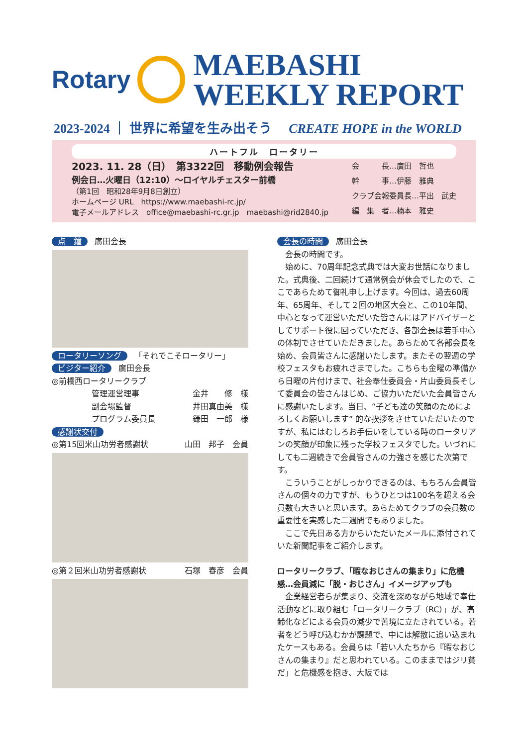Rotary
MAEBASHI
WEEKLY REPORT
2023-2024 ｜ 世界に希望を生み出そう CREATE HOPE in the WORLD
ハートフル　ロータリー
2023. 11. 28（日）　第3322回　移動例会報告
例会日…火曜日（12:10）～ロイヤルチェスター前橋
（第1回　昭和28年9月8日創立）
ホームページ URL　https://www.maebashi-rc.jp/
電子メールアドレス　office@maebashi-rc.gr.jp　maebashi@rid2840.jp
会　　　長…廣田　哲也
幹　　　事…伊藤　雅典
クラブ会報委員長…平出　武史
編　集　者…楠本　雅史
点　鐘 廣田会長
ロータリーソング 「それでこそロータリー」
ビジター紹介 廣田会長
◎前橋西ロータリークラブ
管理運営理事 金井　　修　様
副会場監督 井田真由美　様
プログラム委員長 鎌田　一郎　様
感謝状交付
◎第15回米山功労者感謝状 山田　邦子　会員
◎第２回米山功労者感謝状 石塚　春彦　会員
会長の時間 廣田会長
会長の時間です。
始めに、70周年記念式典では大変お世話になりました。式典後、二回続けて通常例会が休会でしたので、ここであらためて御礼申し上げます。今回は、過去60周年、65周年、そして２回の地区大会と、この10年間、中心となって運営いただいた皆さんにはアドバイザーとしてサポート役に回っていただき、各部会長は若手中心の体制でさせていただきました。あらためて各部会長を始め、会員皆さんに感謝いたします。またその翌週の学校フェスタもお疲れさまでした。こちらも金曜の準備から日曜の片付けまで、社会奉仕委員会・片山委員長そして委員会の皆さんはじめ、ご協力いただいた会員皆さんに感謝いたします。当日、“子ども達の笑顔のためによろしくお願いします” 的な挨拶をさせていただいたのですが、私にはむしろお手伝いをしている時のロータリアンの笑顔が印象に残った学校フェスタでした。いづれにしても二週続きで会員皆さんの力強さを感じた次第です。
こういうことがしっかりできるのは、もちろん会員皆さんの個々の力ですが、もうひとつは100名を超える会員数も大きいと思います。あらためてクラブの会員数の重要性を実感した二週間でもありました。
ここで先日ある方からいただいたメールに添付されていた新聞記事をご紹介します。
ロータリークラブ、「暇なおじさんの集まり」に危機感…会員減に「脱・おじさん」イメージアップも
企業経営者らが集まり、交流を深めながら地域で奉仕活動などに取り組む「ロータリークラブ（RC）」が、高齢化などによる会員の減少で苦境に立たされている。若者をどう呼び込むかが課題で、中には解散に追い込まれたケースもある。会員らは「若い人たちから『暇なおじさんの集まり』だと思われている。このままではジリ貧だ」と危機感を抱き、大阪では